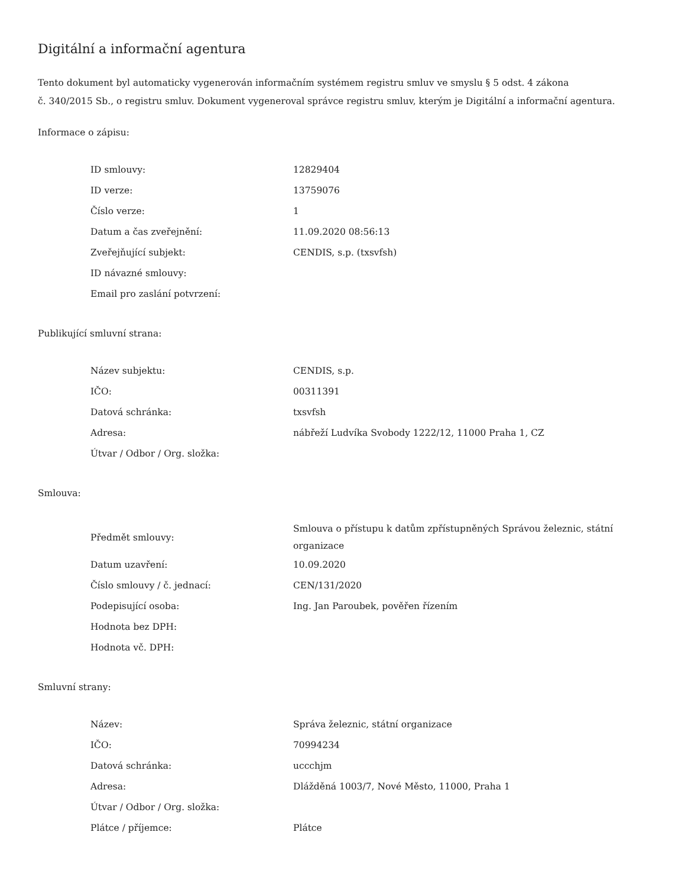Digitální a informační agentura
Tento dokument byl automaticky vygenerován informačním systémem registru smluv ve smyslu § 5 odst. 4 zákona
č. 340/2015 Sb., o registru smluv. Dokument vygeneroval správce registru smluv, kterým je Digitální a informační agentura.
Informace o zápisu:
| ID smlouvy: | 12829404 |
| ID verze: | 13759076 |
| Číslo verze: | 1 |
| Datum a čas zveřejnění: | 11.09.2020 08:56:13 |
| Zveřejňující subjekt: | CENDIS, s.p. (txsvfsh) |
| ID návazné smlouvy: | |
| Email pro zaslání potvrzení: | |
Publikující smluvní strana:
| Název subjektu: | CENDIS, s.p. |
| IČO: | 00311391 |
| Datová schránka: | txsvfsh |
| Adresa: | nábřeží Ludvíka Svobody 1222/12, 11000 Praha 1, CZ |
| Útvar / Odbor / Org. složka: | |
Smlouva:
| Předmět smlouvy: | Smlouva o přístupu k datům zpřístupněných Správou železnic, státní organizace |
| Datum uzavření: | 10.09.2020 |
| Číslo smlouvy / č. jednací: | CEN/131/2020 |
| Podepisující osoba: | Ing. Jan Paroubek, pověřen řízením |
| Hodnota bez DPH: | |
| Hodnota vč. DPH: | |
Smluvní strany:
| Název: | Správa železnic, státní organizace |
| IČO: | 70994234 |
| Datová schránka: | uccchjm |
| Adresa: | Dlážděná 1003/7, Nové Město, 11000, Praha 1 |
| Útvar / Odbor / Org. složka: | |
| Plátce / příjemce: | Plátce |